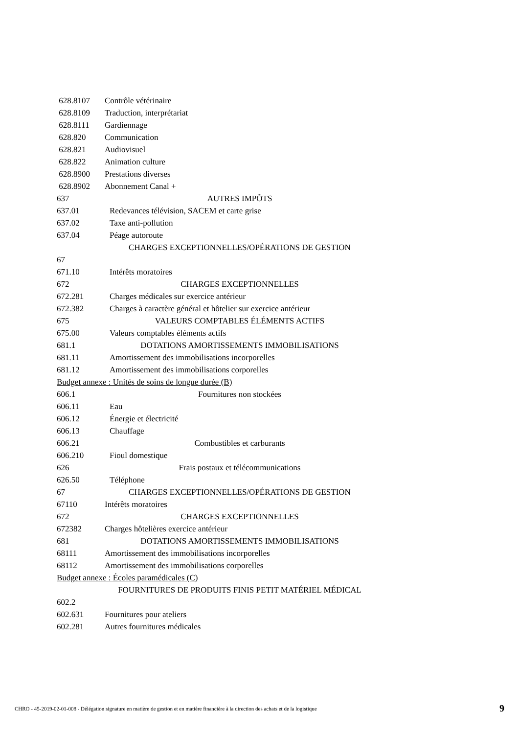628.8107 Contrôle vétérinaire
628.8109 Traduction, interprétariat
628.8111 Gardiennage
628.820 Communication
628.821 Audiovisuel
628.822 Animation culture
628.8900 Prestations diverses
628.8902 Abonnement Canal +
637 AUTRES IMPÔTS
637.01 Redevances télévision, SACEM et carte grise
637.02 Taxe anti-pollution
637.04 Péage autoroute
67 CHARGES EXCEPTIONNELLES/OPÉRATIONS DE GESTION
671.10 Intérêts moratoires
672 CHARGES EXCEPTIONNELLES
672.281 Charges médicales sur exercice antérieur
672.382 Charges à caractère général et hôtelier sur exercice antérieur
675 VALEURS COMPTABLES ÉLÉMENTS ACTIFS
675.00 Valeurs comptables éléments actifs
681.1 DOTATIONS AMORTISSEMENTS IMMOBILISATIONS
681.11 Amortissement des immobilisations incorporelles
681.12 Amortissement des immobilisations corporelles
Budget annexe : Unités de soins de longue durée (B)
606.1 Fournitures non stockées
606.11 Eau
606.12 Énergie et électricité
606.13 Chauffage
606.21 Combustibles et carburants
606.210 Fioul domestique
626 Frais postaux et télécommunications
626.50 Téléphone
67 CHARGES EXCEPTIONNELLES/OPÉRATIONS DE GESTION
67110 Intérêts moratoires
672 CHARGES EXCEPTIONNELLES
672382 Charges hôtelières exercice antérieur
681 DOTATIONS AMORTISSEMENTS IMMOBILISATIONS
68111 Amortissement des immobilisations incorporelles
68112 Amortissement des immobilisations corporelles
Budget annexe : Écoles paramédicales (C)
602.2 FOURNITURES DE PRODUITS FINIS PETIT MATÉRIEL MÉDICAL
602.631 Fournitures pour ateliers
602.281 Autres fournitures médicales
CHRO - 45-2019-02-01-008 - Délégation signature en matière de gestion et en matière financière à la direction des achats et de la logistique
9